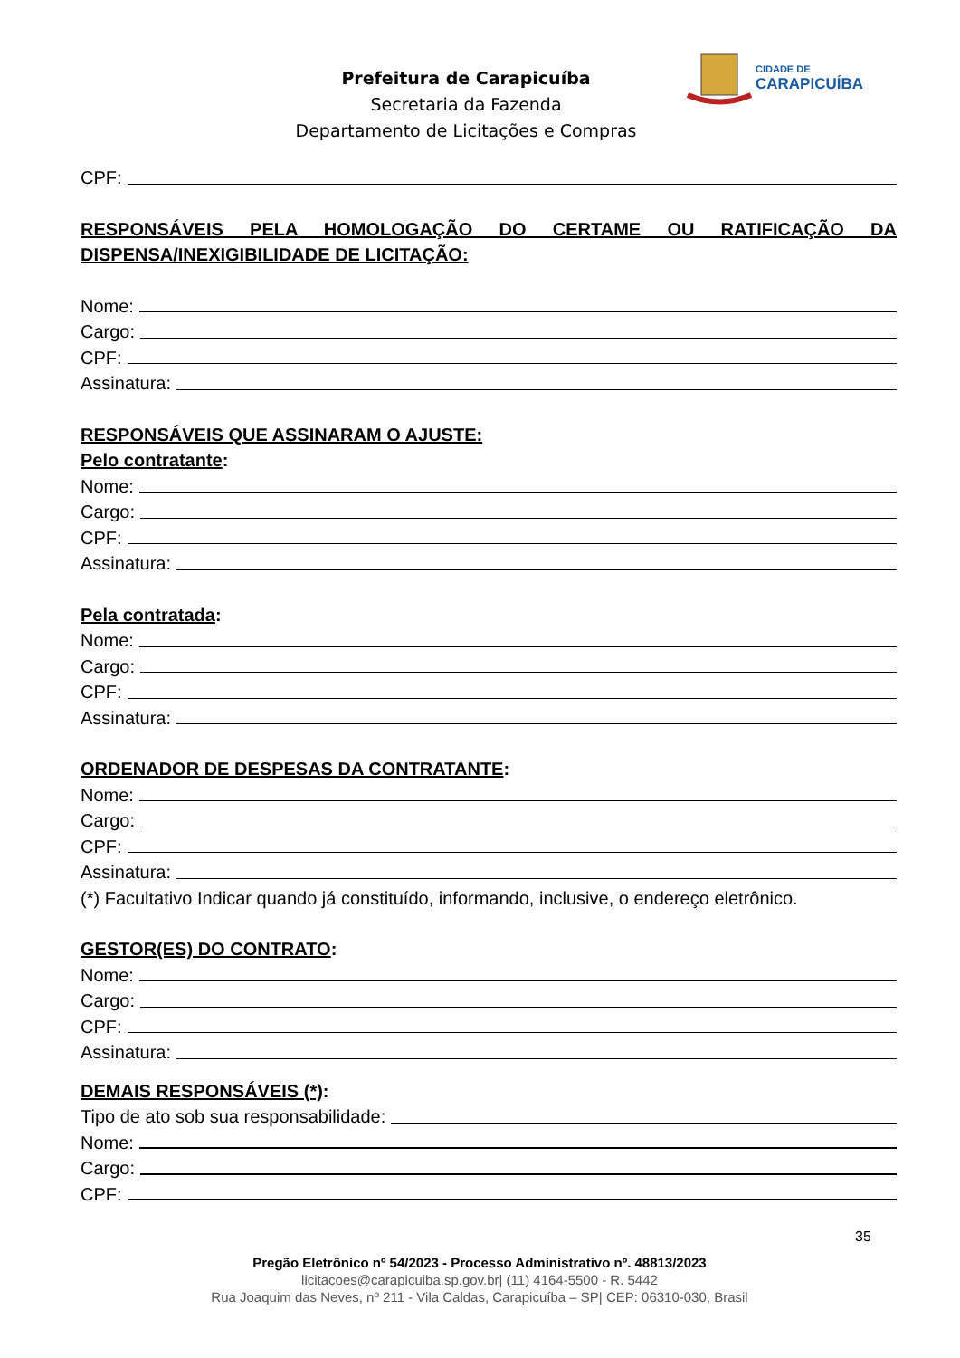Prefeitura de Carapicuíba
Secretaria da Fazenda
Departamento de Licitações e Compras
CIDADE DE
CARAPICUÍBA
CPF:
RESPONSÁVEIS PELA HOMOLOGAÇÃO DO CERTAME OU RATIFICAÇÃO DA DISPENSA/INEXIGIBILIDADE DE LICITAÇÃO:
Nome:
Cargo:
CPF:
Assinatura:
RESPONSÁVEIS QUE ASSINARAM O AJUSTE:
Pelo contratante:
Nome:
Cargo:
CPF:
Assinatura:
Pela contratada:
Nome:
Cargo:
CPF:
Assinatura:
ORDENADOR DE DESPESAS DA CONTRATANTE:
Nome:
Cargo:
CPF:
Assinatura:
(*) Facultativo Indicar quando já constituído, informando, inclusive, o endereço eletrônico.
GESTOR(ES) DO CONTRATO:
Nome:
Cargo:
CPF:
Assinatura:
DEMAIS RESPONSÁVEIS (*):
Tipo de ato sob sua responsabilidade:
Nome:
Cargo:
CPF:
35
Pregão Eletrônico nº 54/2023 - Processo Administrativo nº. 48813/2023
licitacoes@carapicuiba.sp.gov.br| (11) 4164-5500 - R. 5442
Rua Joaquim das Neves, nº 211 - Vila Caldas, Carapicuíba – SP| CEP: 06310-030, Brasil